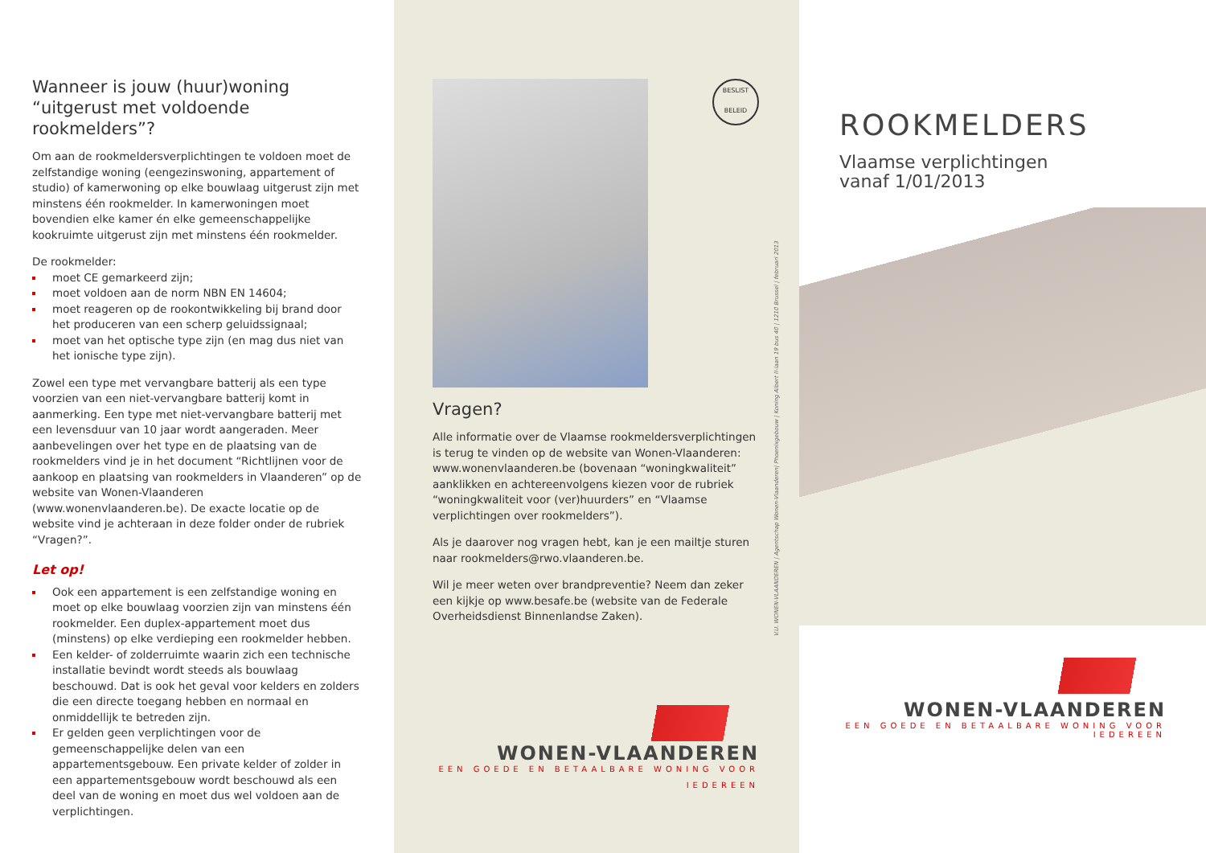Wanneer is jouw (huur)woning “uitgerust met voldoende rookmelders”?
Om aan de rookmeldersverplichtingen te voldoen moet de zelfstandige woning (eengezinswoning, appartement of studio) of kamerwoning op elke bouwlaag uitgerust zijn met minstens één rookmelder. In kamerwoningen moet bovendien elke kamer én elke gemeenschappelijke kookruimte uitgerust zijn met minstens één rookmelder.
De rookmelder:
moet CE gemarkeerd zijn;
moet voldoen aan de norm NBN EN 14604;
moet reageren op de rookontwikkeling bij brand door het produceren van een scherp geluidssignaal;
moet van het optische type zijn (en mag dus niet van het ionische type zijn).
Zowel een type met vervangbare batterij als een type voorzien van een niet-vervangbare batterij komt in aanmerking. Een type met niet-vervangbare batterij met een levensduur van 10 jaar wordt aangeraden. Meer aanbevelingen over het type en de plaatsing van de rookmelders vind je in het document “Richtlijnen voor de aankoop en plaatsing van rookmelders in Vlaanderen” op de website van Wonen-Vlaanderen (www.wonenvlaanderen.be). De exacte locatie op de website vind je achteraan in deze folder onder de rubriek “Vragen?”.
Let op!
Ook een appartement is een zelfstandige woning en moet op elke bouwlaag voorzien zijn van minstens één rookmelder. Een duplex-appartement moet dus (minstens) op elke verdieping een rookmelder hebben.
Een kelder- of zolderruimte waarin zich een technische installatie bevindt wordt steeds als bouwlaag beschouwd. Dat is ook het geval voor kelders en zolders die een directe toegang hebben en normaal en onmiddellijk te betreden zijn.
Er gelden geen verplichtingen voor de gemeenschappelijke delen van een appartementsgebouw. Een private kelder of zolder in een appartementsgebouw wordt beschouwd als een deel van de woning en moet dus wel voldoen aan de verplichtingen.
BESLIST
BELEID
Vragen?
Alle informatie over de Vlaamse rookmeldersverplichtingen is terug te vinden op de website van Wonen-Vlaanderen: www.wonenvlaanderen.be (bovenaan “woningkwaliteit” aanklikken en achtereenvolgens kiezen voor de rubriek “woningkwaliteit voor (ver)huurders” en “Vlaamse verplichtingen over rookmelders”).
Als je daarover nog vragen hebt, kan je een mailtje sturen naar rookmelders@rwo.vlaanderen.be.
Wil je meer weten over brandpreventie? Neem dan zeker een kijkje op www.besafe.be (website van de Federale Overheidsdienst Binnenlandse Zaken).
WONEN-VLAANDEREN
EEN GOEDE EN BETAALBARE WONING VOOR IEDEREEN
V.U. WONEN-VLAANDEREN | Agentschap Wonen-Vlaanderen| Phoenixgebouw | Koning Albert II-laan 19 bus 40 | 1210 Brussel | februari 2013
ROOKMELDERS
Vlaamse verplichtingen
vanaf 1/01/2013
WONEN-VLAANDEREN
EEN GOEDE EN BETAALBARE WONING VOOR IEDEREEN